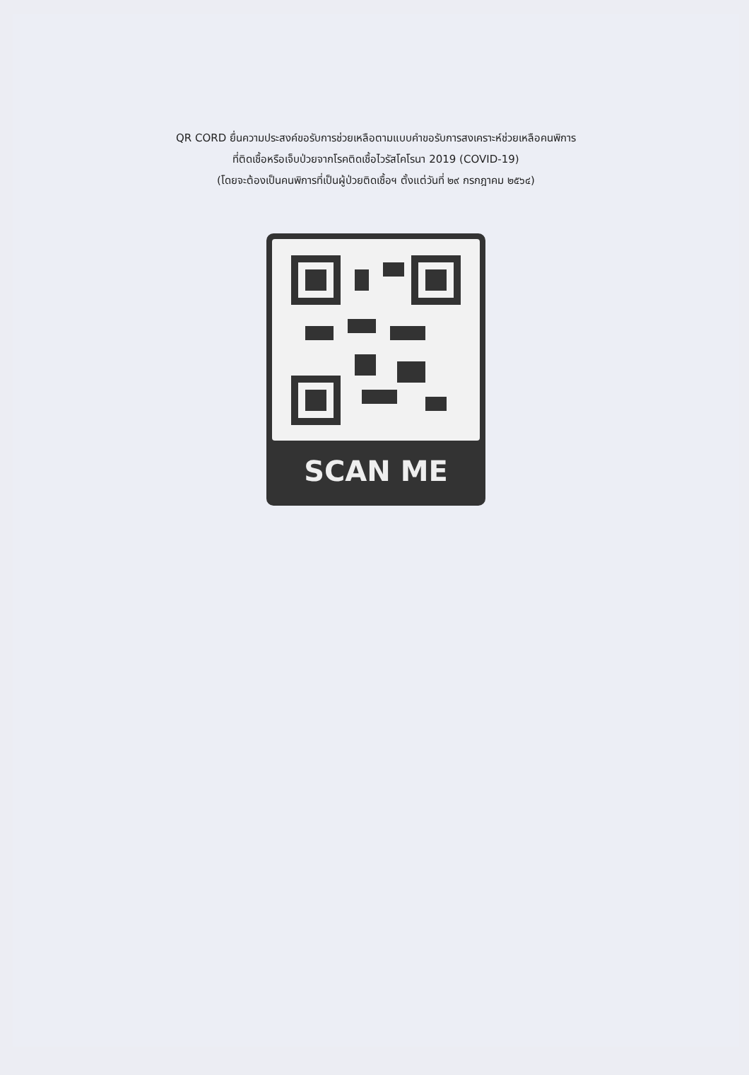QR CORD ยื่นความประสงค์ขอรับการช่วยเหลือตามแบบคำขอรับการสงเคราะห์ช่วยเหลือคนพิการ
ที่ติดเชื้อหรือเจ็บป่วยจากโรคติดเชื้อไวรัสโคโรนา 2019 (COVID-19)
(โดยจะต้องเป็นคนพิการที่เป็นผู้ป่วยติดเชื้อฯ ตั้งแต่วันที่ ๒๙ กรกฎาคม ๒๕๖๔)
SCAN ME